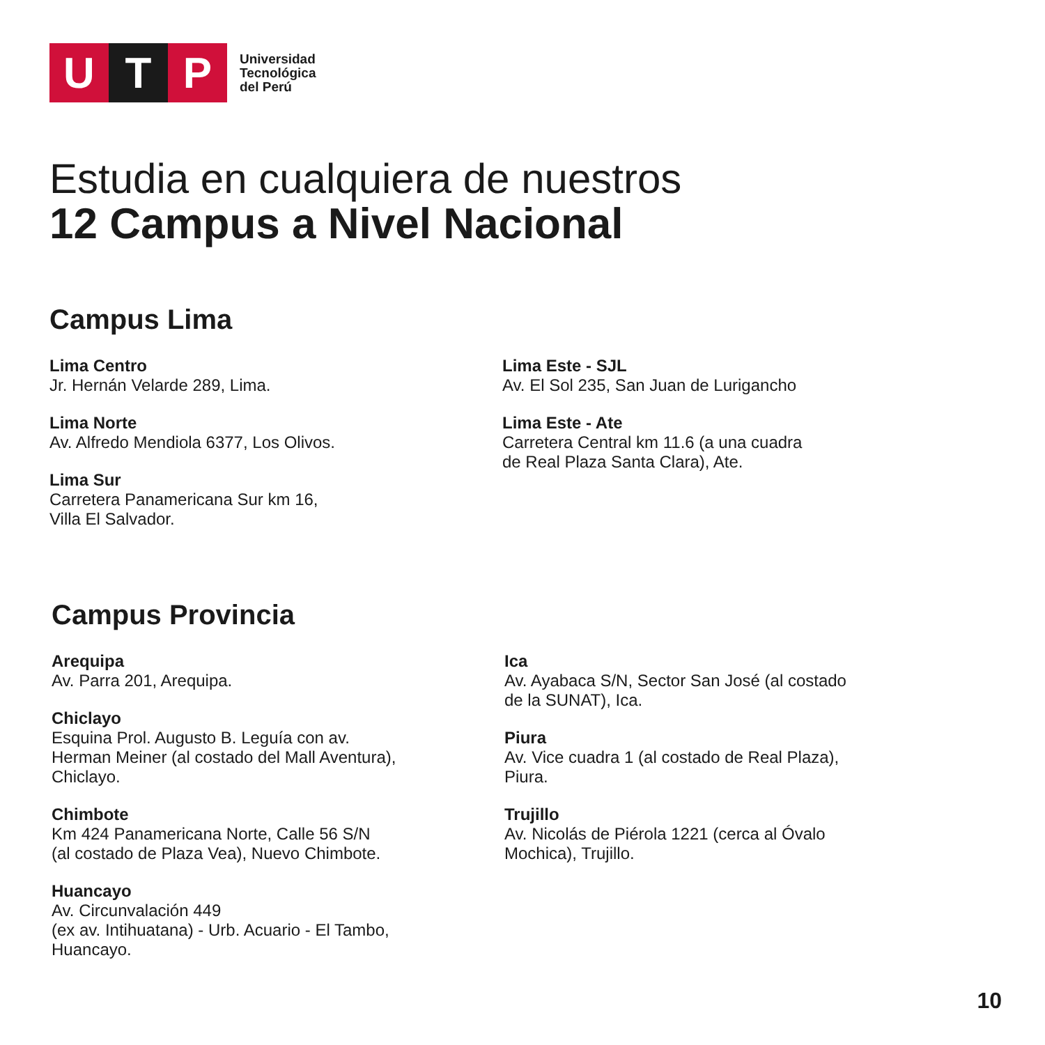U T P
Universidad
Tecnológica
del Perú
Estudia en cualquiera de nuestros
12 Campus a Nivel Nacional
Campus Lima
Lima Centro
Jr. Hernán Velarde 289, Lima.
Lima Norte
Av. Alfredo Mendiola 6377, Los Olivos.
Lima Sur
Carretera Panamericana Sur km 16,
Villa El Salvador.
Lima Este - SJL
Av. El Sol 235, San Juan de Lurigancho
Lima Este - Ate
Carretera Central km 11.6 (a una cuadra
de Real Plaza Santa Clara), Ate.
Campus Provincia
Arequipa
Av. Parra 201, Arequipa.
Chiclayo
Esquina Prol. Augusto B. Leguía con av.
Herman Meiner (al costado del Mall Aventura),
Chiclayo.
Chimbote
Km 424 Panamericana Norte, Calle 56 S/N
(al costado de Plaza Vea), Nuevo Chimbote.
Huancayo
Av. Circunvalación 449
(ex av. Intihuatana) - Urb. Acuario - El Tambo,
Huancayo.
Ica
Av. Ayabaca S/N, Sector San José (al costado
de la SUNAT), Ica.
Piura
Av. Vice cuadra 1 (al costado de Real Plaza),
Piura.
Trujillo
Av. Nicolás de Piérola 1221 (cerca al Óvalo
Mochica), Trujillo.
10